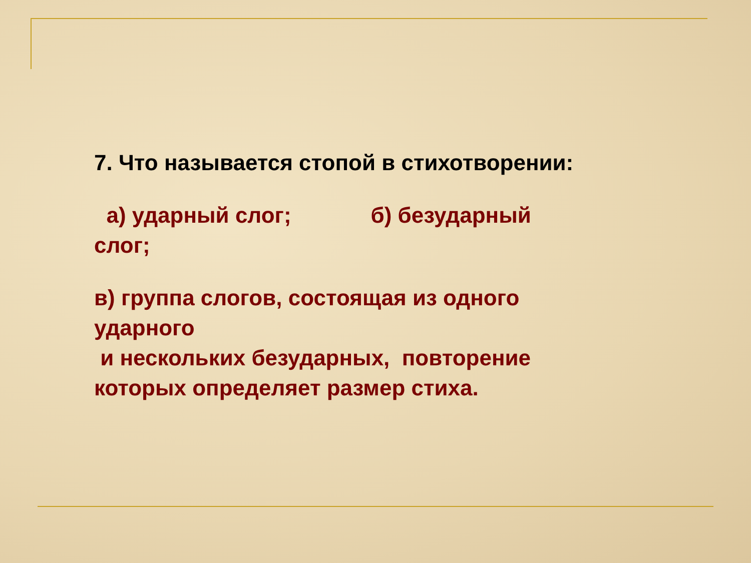7. Что называется стопой в стихотворении:
а) ударный слог; б) безударный
слог;
в) группа слогов, состоящая из одного
ударного
и нескольких безударных, повторение
которых определяет размер стиха.